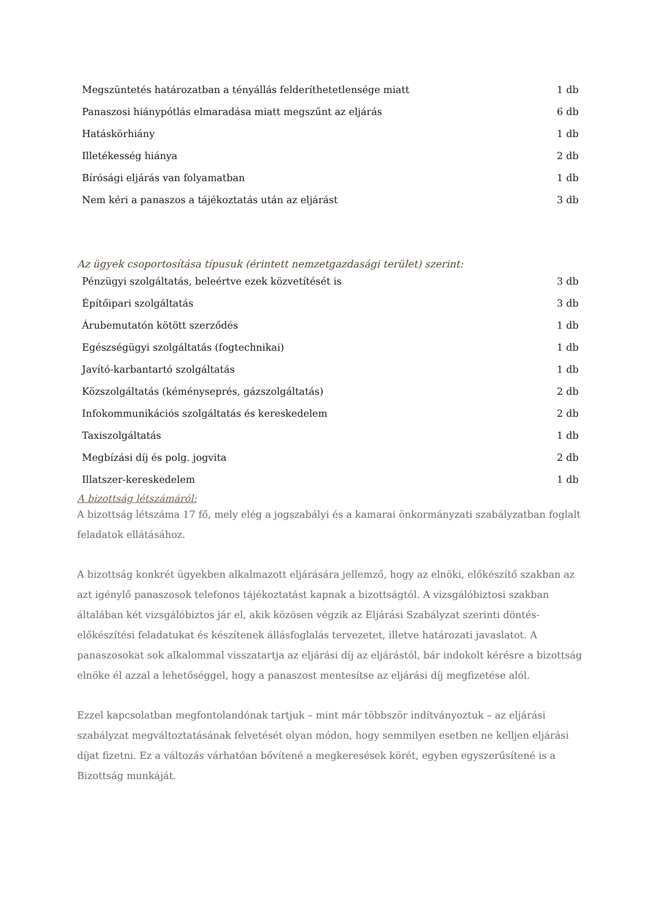| Megszüntetés határozatban a tényállás felderíthetetlensége miatt | 1 db |
| Panaszosi hiánypótlás elmaradása miatt megszűnt az eljárás | 6 db |
| Hatáskörhiány | 1 db |
| Illetékesség hiánya | 2 db |
| Bírósági eljárás van folyamatban | 1 db |
| Nem kéri a panaszos a tájékoztatás után az eljárást | 3 db |
Az ügyek csoportosítása típusuk (érintett nemzetgazdasági terület) szerint:
| Pénzügyi szolgáltatás, beleértve ezek közvetítését is | 3 db |
| Építőipari szolgáltatás | 3 db |
| Árubemutatón kötött szerződés | 1 db |
| Egészségügyi szolgáltatás (fogtechnikai) | 1 db |
| Javító-karbantartó szolgáltatás | 1 db |
| Közszolgáltatás (kéményseprés, gázszolgáltatás) | 2 db |
| Infokommunikációs szolgáltatás és kereskedelem | 2 db |
| Taxiszolgáltatás | 1 db |
| Megbízási díj és polg. jogvita | 2 db |
| Illatszer-kereskedelem | 1 db |
A bizottság létszámáról:
A bizottság létszáma 17 fő, mely elég a jogszabályi és a kamarai önkormányzati szabályzatban foglalt feladatok ellátásához.
A bizottság konkrét ügyekben alkalmazott eljárására jellemző, hogy az elnöki, előkészítő szakban az azt igénylő panaszosok telefonos tájékoztatást kapnak a bizottságtól. A vizsgálóbiztosi szakban általában két vizsgálóbiztos jár el, akik közösen végzik az Eljárási Szabályzat szerinti döntés-előkészítési feladatukat és készítenek állásfoglalás tervezetet, illetve határozati javaslatot. A panaszosokat sok alkalommal visszatartja az eljárási díj az eljárástól, bár indokolt kérésre a bizottság elnöke él azzal a lehetőséggel, hogy a panaszost mentesítse az eljárási díj megfizetése alól.
Ezzel kapcsolatban megfontolandónak tartjuk – mint már többször indítványoztuk – az eljárási szabályzat megváltoztatásának felvetését olyan módon, hogy semmilyen esetben ne kelljen eljárási díjat fizetni. Ez a változás várhatóan bővítené a megkeresések körét, egyben egyszerűsítené is a Bizottság munkáját.